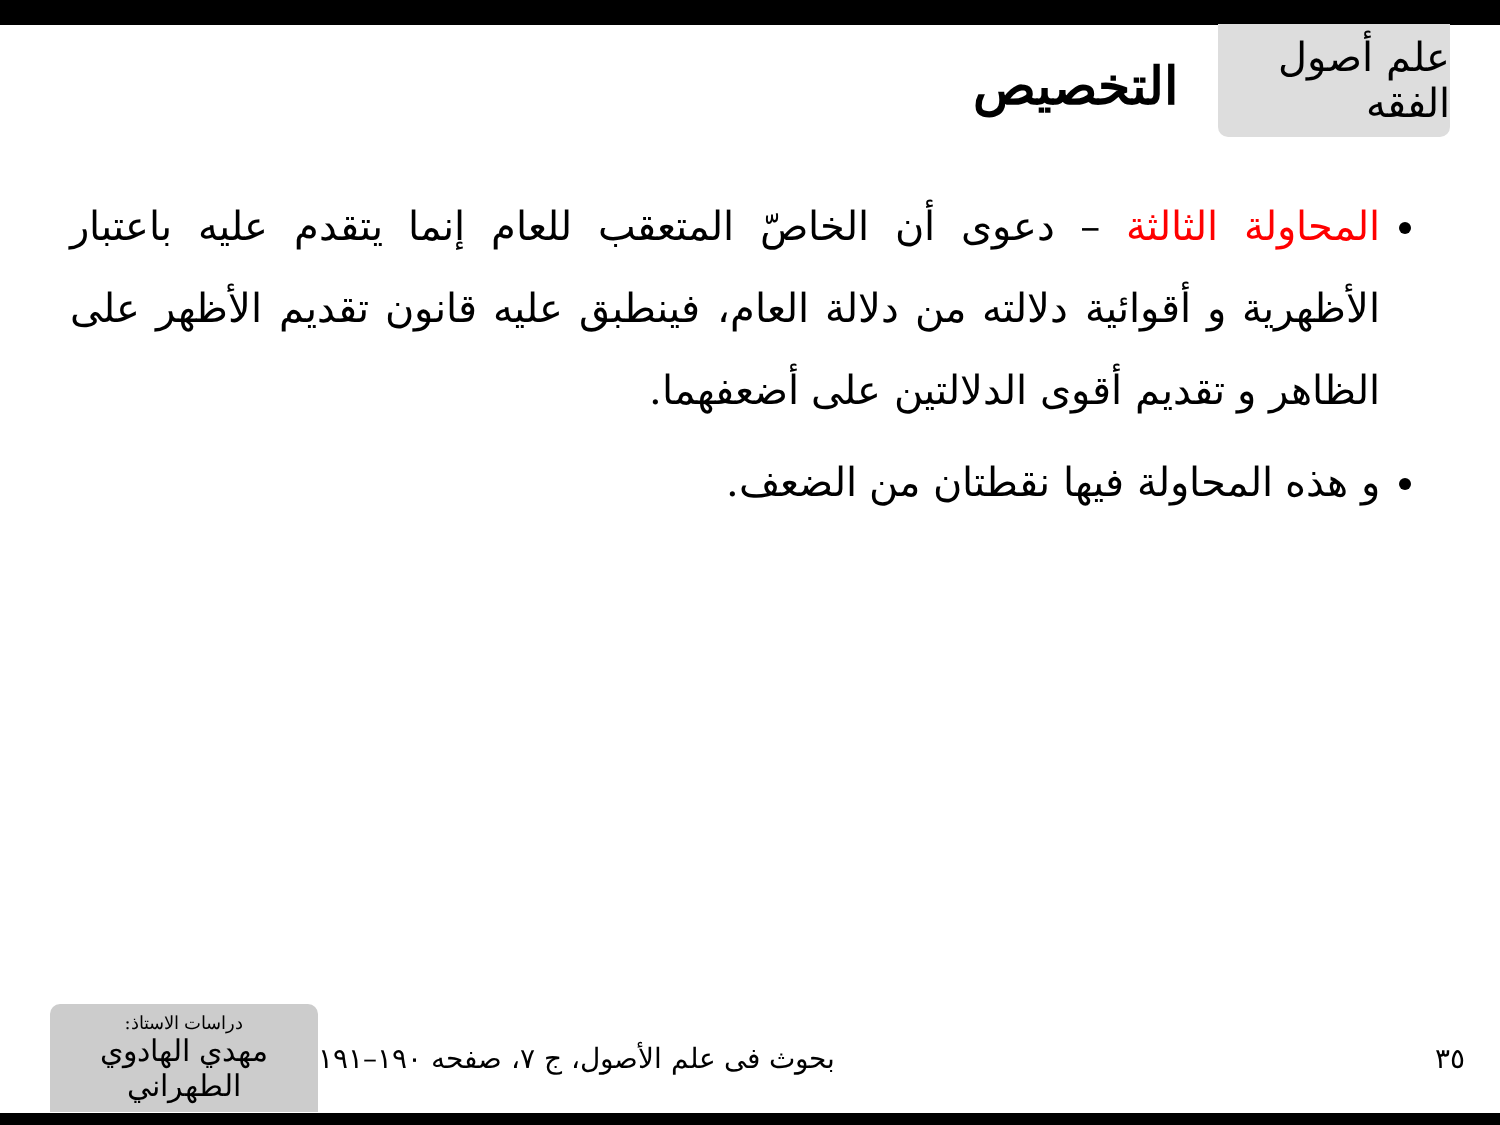علم أصول الفقه
التخصيص
المحاولة الثالثة – دعوى أن الخاصّ المتعقب للعام إنما يتقدم عليه باعتبار الأظهرية و أقوائية دلالته من دلالة العام، فينطبق عليه قانون تقديم الأظهر على الظاهر و تقديم أقوى الدلالتين على أضعفهما.
و هذه المحاولة فيها نقطتان من الضعف.
٣٥
بحوث فی علم الأصول، ج ٧، صفحه ١٩٠–١٩١
دراسات الاستاذ:
مهدي الهادوي الطهراني